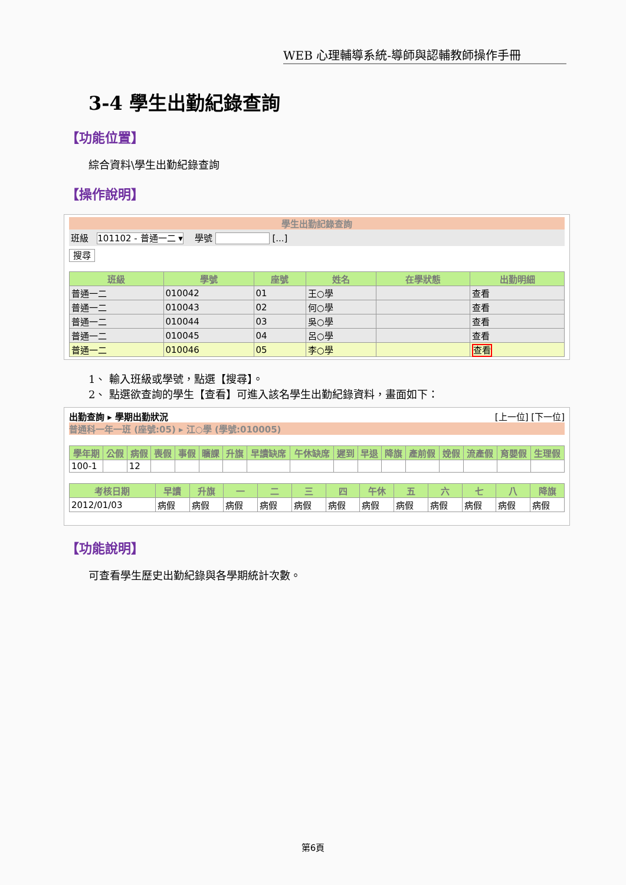WEB 心理輔導系統-導師與認輔教師操作手冊
3-4 學生出勤紀錄查詢
【功能位置】
綜合資料\學生出勤紀錄查詢
【操作說明】
學生出勤記錄查詢
班級 101102 - 普通一二 ▾ 學號 [...]
搜尋
| 班級 | 學號 | 座號 | 姓名 | 在學狀態 | 出勤明細 |
| --- | --- | --- | --- | --- | --- |
| 普通一二 | 010042 | 01 | 王○學 | | 查看 |
| 普通一二 | 010043 | 02 | 何○學 | | 查看 |
| 普通一二 | 010044 | 03 | 吳○學 | | 查看 |
| 普通一二 | 010045 | 04 | 呂○學 | | 查看 |
| 普通一二 | 010046 | 05 | 李○學 | | 查看 |
1、 輸入班級或學號，點選【搜尋】。
2、 點選欲查詢的學生【查看】可進入該名學生出勤紀錄資料，畫面如下：
出勤查詢 ▸ 學期出勤狀況 [上一位] [下一位]
普通科一年一班 (座號:05) ▸ 江○學 (學號:010005)
| 學年期 | 公假 | 病假 | 喪假 | 事假 | 曠課 | 升旗 | 早讀缺席 | 午休缺席 | 遲到 | 早退 | 降旗 | 產前假 | 娩假 | 流產假 | 育嬰假 | 生理假 |
| --- | --- | --- | --- | --- | --- | --- | --- | --- | --- | --- | --- | --- | --- | --- | --- | --- |
| 100-1 | | 12 | | | | | | | | | | | | | | |
| 考核日期 | 早讀 | 升旗 | 一 | 二 | 三 | 四 | 午休 | 五 | 六 | 七 | 八 | 降旗 |
| --- | --- | --- | --- | --- | --- | --- | --- | --- | --- | --- | --- | --- |
| 2012/01/03 | 病假 | 病假 | 病假 | 病假 | 病假 | 病假 | 病假 | 病假 | 病假 | 病假 | 病假 | 病假 |
【功能說明】
可查看學生歷史出勤紀錄與各學期統計次數。
第6頁